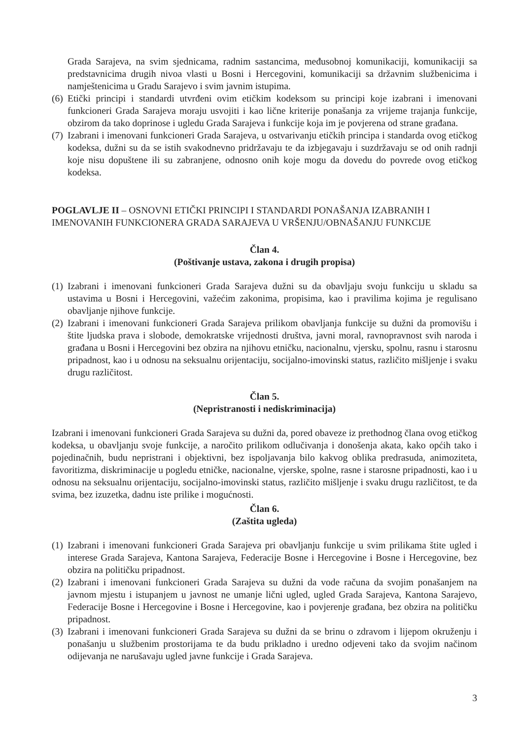Grada Sarajeva, na svim sjednicama, radnim sastancima, međusobnoj komunikaciji, komunikaciji sa predstavnicima drugih nivoa vlasti u Bosni i Hercegovini, komunikaciji sa državnim službenicima i namještenicima u Gradu Sarajevo i svim javnim istupima.
(6) Etički principi i standardi utvrđeni ovim etičkim kodeksom su principi koje izabrani i imenovani funkcioneri Grada Sarajeva moraju usvojiti i kao lične kriterije ponašanja za vrijeme trajanja funkcije, obzirom da tako doprinose i ugledu Grada Sarajeva i funkcije koja im je povjerena od strane građana.
(7) Izabrani i imenovani funkcioneri Grada Sarajeva, u ostvarivanju etičkih principa i standarda ovog etičkog kodeksa, dužni su da se istih svakodnevno pridržavaju te da izbjegavaju i suzdržavaju se od onih radnji koje nisu dopuštene ili su zabranjene, odnosno onih koje mogu da dovedu do povrede ovog etičkog kodeksa.
POGLAVLJE II – OSNOVNI ETIČKI PRINCIPI I STANDARDI PONAŠANJA IZABRANIH I IMENOVANIH FUNKCIONERA GRADA SARAJEVA U VRŠENJU/OBNAŠANJU FUNKCIJE
Član 4.
(Poštivanje ustava, zakona i drugih propisa)
(1) Izabrani i imenovani funkcioneri Grada Sarajeva dužni su da obavljaju svoju funkciju u skladu sa ustavima u Bosni i Hercegovini, važećim zakonima, propisima, kao i pravilima kojima je regulisano obavljanje njihove funkcije.
(2) Izabrani i imenovani funkcioneri Grada Sarajeva prilikom obavljanja funkcije su dužni da promovišu i štite ljudska prava i slobode, demokratske vrijednosti društva, javni moral, ravnopravnost svih naroda i građana u Bosni i Hercegovini bez obzira na njihovu etničku, nacionalnu, vjersku, spolnu, rasnu i starosnu pripadnost, kao i u odnosu na seksualnu orijentaciju, socijalno-imovinski status, različito mišljenje i svaku drugu različitost.
Član 5.
(Nepristranosti i nediskriminacija)
Izabrani i imenovani funkcioneri Grada Sarajeva su dužni da, pored obaveze iz prethodnog člana ovog etičkog kodeksa, u obavljanju svoje funkcije, a naročito prilikom odlučivanja i donošenja akata, kako općih tako i pojedinačnih, budu nepristrani i objektivni, bez ispoljavanja bilo kakvog oblika predrasuda, animoziteta, favoritizma, diskriminacije u pogledu etničke, nacionalne, vjerske, spolne, rasne i starosne pripadnosti, kao i u odnosu na seksualnu orijentaciju, socijalno-imovinski status, različito mišljenje i svaku drugu različitost, te da svima, bez izuzetka, dadnu iste prilike i mogućnosti.
Član 6.
(Zaštita ugleda)
(1) Izabrani i imenovani funkcioneri Grada Sarajeva pri obavljanju funkcije u svim prilikama štite ugled i interese Grada Sarajeva, Kantona Sarajeva, Federacije Bosne i Hercegovine i Bosne i Hercegovine, bez obzira na političku pripadnost.
(2) Izabrani i imenovani funkcioneri Grada Sarajeva su dužni da vode računa da svojim ponašanjem na javnom mjestu i istupanjem u javnost ne umanje lični ugled, ugled Grada Sarajeva, Kantona Sarajevo, Federacije Bosne i Hercegovine i Bosne i Hercegovine, kao i povjerenje građana, bez obzira na političku pripadnost.
(3) Izabrani i imenovani funkcioneri Grada Sarajeva su dužni da se brinu o zdravom i lijepom okruženju i ponašanju u službenim prostorijama te da budu prikladno i uredno odjeveni tako da svojim načinom odijevanja ne narušavaju ugled javne funkcije i Grada Sarajeva.
3